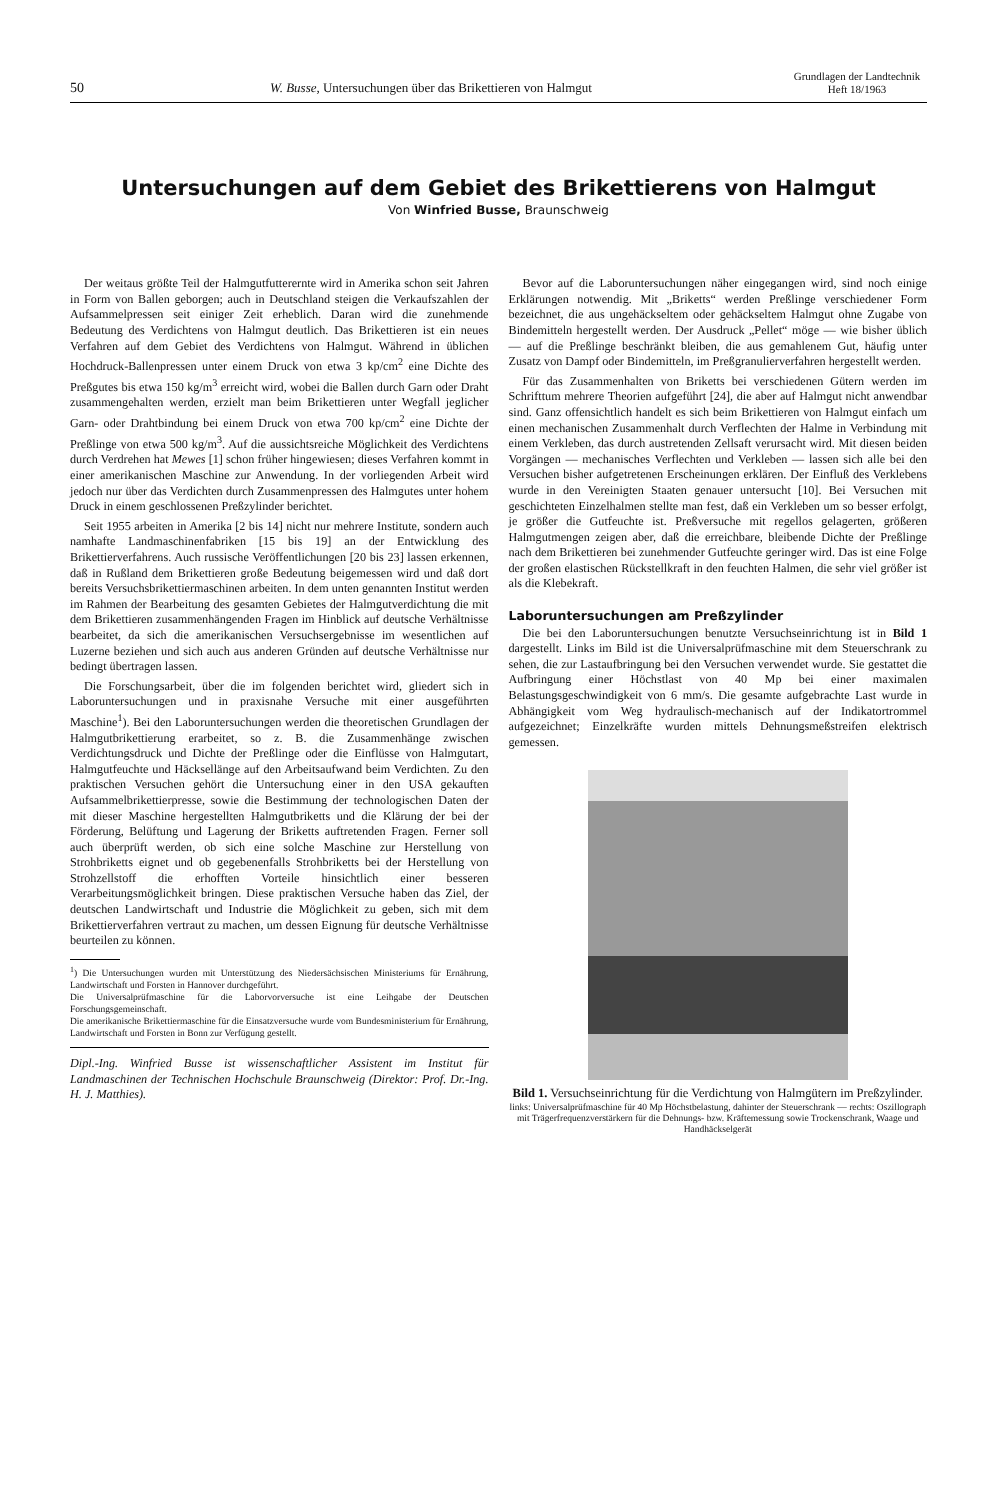50
W. Busse, Untersuchungen über das Brikettieren von Halmgut
Grundlagen der Landtechnik
Heft 18/1963
Untersuchungen auf dem Gebiet des Brikettierens von Halmgut
Von Winfried Busse, Braunschweig
Der weitaus größte Teil der Halmgutfutterernte wird in Amerika schon seit Jahren in Form von Ballen geborgen; auch in Deutschland steigen die Verkaufszahlen der Aufsammelpressen seit einiger Zeit erheblich. Daran wird die zunehmende Bedeutung des Verdichtens von Halmgut deutlich. Das Brikettieren ist ein neues Verfahren auf dem Gebiet des Verdichtens von Halmgut. Während in üblichen Hochdruck-Ballenpressen unter einem Druck von etwa 3 kp/cm<sup>2</sup> eine Dichte des Preßgutes bis etwa 150 kg/m<sup>3</sup> erreicht wird, wobei die Ballen durch Garn oder Draht zusammengehalten werden, erzielt man beim Brikettieren unter Wegfall jeglicher Garn- oder Drahtbindung bei einem Druck von etwa 700 kp/cm<sup>2</sup> eine Dichte der Preßlinge von etwa 500 kg/m<sup>3</sup>. Auf die aussichtsreiche Möglichkeit des Verdichtens durch Verdrehen hat Mewes [1] schon früher hingewiesen; dieses Verfahren kommt in einer amerikanischen Maschine zur Anwendung. In der vorliegenden Arbeit wird jedoch nur über das Verdichten durch Zusammenpressen des Halmgutes unter hohem Druck in einem geschlossenen Preßzylinder berichtet.
Seit 1955 arbeiten in Amerika [2 bis 14] nicht nur mehrere Institute, sondern auch namhafte Landmaschinenfabriken [15 bis 19] an der Entwicklung des Brikettierverfahrens. Auch russische Veröffentlichungen [20 bis 23] lassen erkennen, daß in Rußland dem Brikettieren große Bedeutung beigemessen wird und daß dort bereits Versuchsbrikettiermaschinen arbeiten. In dem unten genannten Institut werden im Rahmen der Bearbeitung des gesamten Gebietes der Halmgutverdichtung die mit dem Brikettieren zusammenhängenden Fragen im Hinblick auf deutsche Verhältnisse bearbeitet, da sich die amerikanischen Versuchsergebnisse im wesentlichen auf Luzerne beziehen und sich auch aus anderen Gründen auf deutsche Verhältnisse nur bedingt übertragen lassen.
Die Forschungsarbeit, über die im folgenden berichtet wird, gliedert sich in Laboruntersuchungen und in praxisnahe Versuche mit einer ausgeführten Maschine<sup>1</sup>). Bei den Laboruntersuchungen werden die theoretischen Grundlagen der Halmgutbrikettierung erarbeitet, so z. B. die Zusammenhänge zwischen Verdichtungsdruck und Dichte der Preßlinge oder die Einflüsse von Halmgutart, Halmgutfeuchte und Häcksellänge auf den Arbeitsaufwand beim Verdichten. Zu den praktischen Versuchen gehört die Untersuchung einer in den USA gekauften Aufsammelbrikettierpresse, sowie die Bestimmung der technologischen Daten der mit dieser Maschine hergestellten Halmgutbriketts und die Klärung der bei der Förderung, Belüftung und Lagerung der Briketts auftretenden Fragen. Ferner soll auch überprüft werden, ob sich eine solche Maschine zur Herstellung von Strohbriketts eignet und ob gegebenenfalls Strohbriketts bei der Herstellung von Strohzellstoff die erhofften Vorteile hinsichtlich einer besseren Verarbeitungsmöglichkeit bringen. Diese praktischen Versuche haben das Ziel, der deutschen Landwirtschaft und Industrie die Möglichkeit zu geben, sich mit dem Brikettierverfahren vertraut zu machen, um dessen Eignung für deutsche Verhältnisse beurteilen zu können.
<sup>1</sup>) Die Untersuchungen wurden mit Unterstützung des Niedersächsischen Ministeriums für Ernährung, Landwirtschaft und Forsten in Hannover durchgeführt.
Die Universalprüfmaschine für die Laborvorversuche ist eine Leihgabe der Deutschen Forschungsgemeinschaft.
Die amerikanische Brikettiermaschine für die Einsatzversuche wurde vom Bundesministerium für Ernährung, Landwirtschaft und Forsten in Bonn zur Verfügung gestellt.
Dipl.-Ing. Winfried Busse ist wissenschaftlicher Assistent im Institut für Landmaschinen der Technischen Hochschule Braunschweig (Direktor: Prof. Dr.-Ing. H. J. Matthies).
Bevor auf die Laboruntersuchungen näher eingegangen wird, sind noch einige Erklärungen notwendig. Mit „Briketts“ werden Preßlinge verschiedener Form bezeichnet, die aus ungehäckseltem oder gehäckseltem Halmgut ohne Zugabe von Bindemitteln hergestellt werden. Der Ausdruck „Pellet“ möge — wie bisher üblich — auf die Preßlinge beschränkt bleiben, die aus gemahlenem Gut, häufig unter Zusatz von Dampf oder Bindemitteln, im Preßgranulierverfahren hergestellt werden.
Für das Zusammenhalten von Briketts bei verschiedenen Gütern werden im Schrifttum mehrere Theorien aufgeführt [24], die aber auf Halmgut nicht anwendbar sind. Ganz offensichtlich handelt es sich beim Brikettieren von Halmgut einfach um einen mechanischen Zusammenhalt durch Verflechten der Halme in Verbindung mit einem Verkleben, das durch austretenden Zellsaft verursacht wird. Mit diesen beiden Vorgängen — mechanisches Verflechten und Verkleben — lassen sich alle bei den Versuchen bisher aufgetretenen Erscheinungen erklären. Der Einfluß des Verklebens wurde in den Vereinigten Staaten genauer untersucht [10]. Bei Versuchen mit geschichteten Einzelhalmen stellte man fest, daß ein Verkleben um so besser erfolgt, je größer die Gutfeuchte ist. Preßversuche mit regellos gelagerten, größeren Halmgutmengen zeigen aber, daß die erreichbare, bleibende Dichte der Preßlinge nach dem Brikettieren bei zunehmender Gutfeuchte geringer wird. Das ist eine Folge der großen elastischen Rückstellkraft in den feuchten Halmen, die sehr viel größer ist als die Klebekraft.
Laboruntersuchungen am Preßzylinder
Die bei den Laboruntersuchungen benutzte Versuchseinrichtung ist in Bild 1 dargestellt. Links im Bild ist die Universalprüfmaschine mit dem Steuerschrank zu sehen, die zur Lastaufbringung bei den Versuchen verwendet wurde. Sie gestattet die Aufbringung einer Höchstlast von 40 Mp bei einer maximalen Belastungsgeschwindigkeit von 6 mm/s. Die gesamte aufgebrachte Last wurde in Abhängigkeit vom Weg hydraulisch-mechanisch auf der Indikatortrommel aufgezeichnet; Einzelkräfte wurden mittels Dehnungsmeßstreifen elektrisch gemessen.
Bild 1. Versuchseinrichtung für die Verdichtung von Halmgütern im Preßzylinder.
links: Universalprüfmaschine für 40 Mp Höchstbelastung, dahinter der Steuerschrank — rechts: Oszillograph mit Trägerfrequenzverstärkern für die Dehnungs- bzw. Kräftemessung sowie Trockenschrank, Waage und Handhäckselgerät